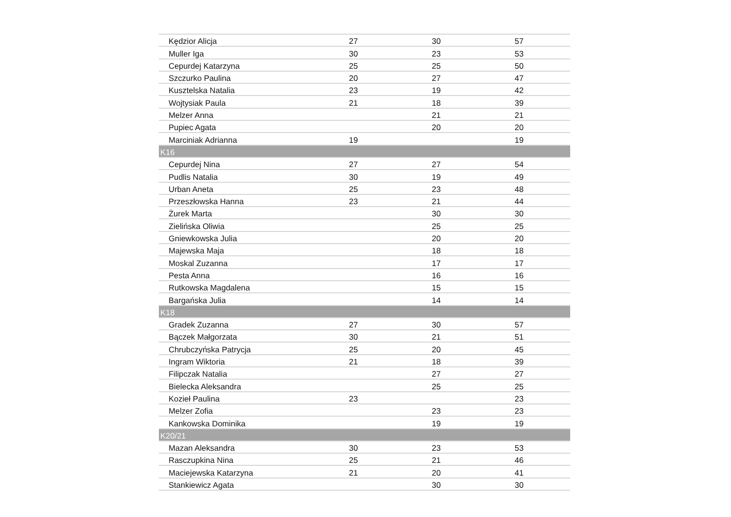| Kędzior Alicja | 27 | 30 | 57 |
| Muller Iga | 30 | 23 | 53 |
| Cepurdej Katarzyna | 25 | 25 | 50 |
| Szczurko Paulina | 20 | 27 | 47 |
| Kusztelska Natalia | 23 | 19 | 42 |
| Wojtysiak Paula | 21 | 18 | 39 |
| Melzer Anna | | 21 | 21 |
| Pupiec Agata | | 20 | 20 |
| Marciniak Adrianna | 19 | | 19 |
| K16 | | | |
| Cepurdej Nina | 27 | 27 | 54 |
| Pudlis Natalia | 30 | 19 | 49 |
| Urban Aneta | 25 | 23 | 48 |
| Przeszłowska Hanna | 23 | 21 | 44 |
| Żurek Marta | | 30 | 30 |
| Zielińska Oliwia | | 25 | 25 |
| Gniewkowska Julia | | 20 | 20 |
| Majewska Maja | | 18 | 18 |
| Moskal Zuzanna | | 17 | 17 |
| Pesta Anna | | 16 | 16 |
| Rutkowska Magdalena | | 15 | 15 |
| Bargańska Julia | | 14 | 14 |
| K18 | | | |
| Gradek Zuzanna | 27 | 30 | 57 |
| Bączek Małgorzata | 30 | 21 | 51 |
| Chrubczyńska Patrycja | 25 | 20 | 45 |
| Ingram Wiktoria | 21 | 18 | 39 |
| Filipczak Natalia | | 27 | 27 |
| Bielecka Aleksandra | | 25 | 25 |
| Kozieł Paulina | 23 | | 23 |
| Melzer Zofia | | 23 | 23 |
| Kankowska Dominika | | 19 | 19 |
| K20/21 | | | |
| Mazan Aleksandra | 30 | 23 | 53 |
| Rasczupkina Nina | 25 | 21 | 46 |
| Maciejewska Katarzyna | 21 | 20 | 41 |
| Stankiewicz Agata | | 30 | 30 |